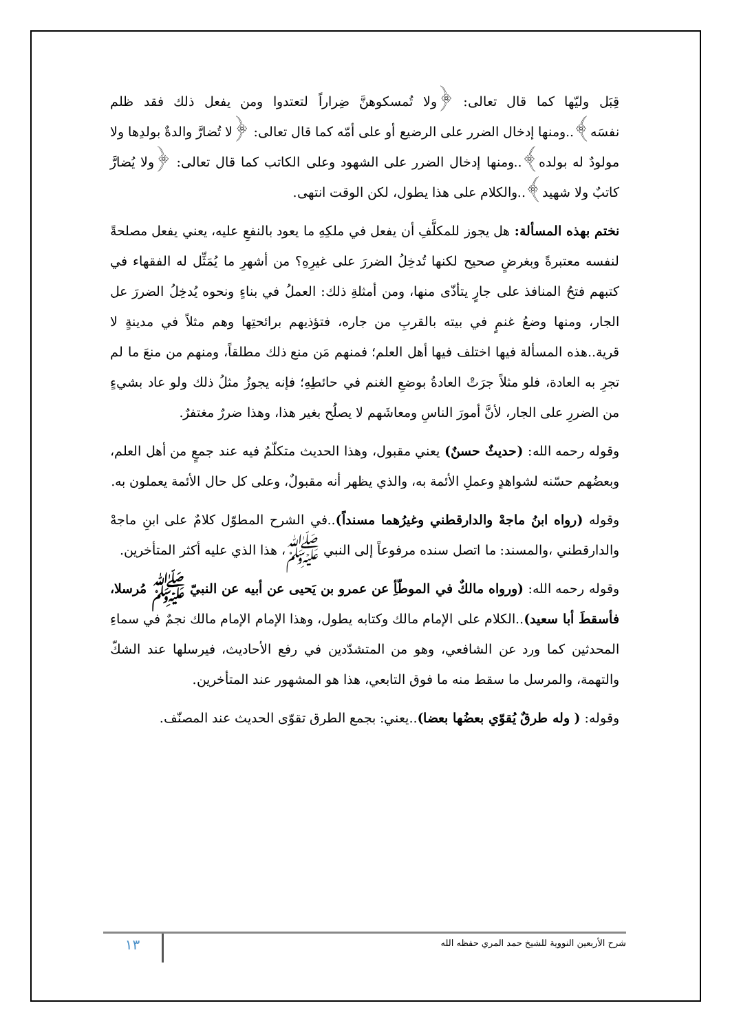قِبَل وليّها كما قال تعالى: ﴿ولا تُمسكوهنَّ ضِراراً لتعتدوا ومن يفعل ذلك فقد ظلم نفسَه﴾..ومنها إدخال الضرر على الرضيع أو على أمّه كما قال تعالى: ﴿لا تُضارَّ والدةٌ بولدِها ولا مولودٌ له بولده﴾..ومنها إدخال الضرر على الشهود وعلى الكاتب كما قال تعالى: ﴿ولا يُضارَّ كاتبٌ ولا شهيد﴾..والكلام على هذا يطول، لكن الوقت انتهى.
نختم بهذه المسألة: هل يجوز للمكلَّفِ أن يفعل في ملكِهِ ما يعود بالنفعِ عليه، يعني يفعل مصلحةً لنفسه معتبرةً وبغرضٍ صحيح لكنها تُدخِلُ الضررَ على غيرِهِ؟ من أشهرِ ما يُمَثِّل له الفقهاء في كتبهم فتحُ المنافذ على جارٍ يتأذّى منها، ومن أمثلةِ ذلك: العملُ في بناءٍ ونحوه يُدخِلُ الضررَ عل الجار، ومنها وضعُ غنمٍ في بيته بالقربِ من جاره، فتؤذيهم برائحتِها وهم مثلاً في مدينةٍ لا قرية..هذه المسألة فيها اختلف فيها أهل العلم؛ فمنهم مَن منع ذلك مطلقاً، ومنهم من منعَ ما لم تجرِ به العادة، فلو مثلاً جرَتْ العادةُ بوضعِ الغنم في حائطِهِ؛ فإنه يجوزُ مثلُ ذلك ولو عاد بشيءٍ من الضررِ على الجار، لأنَّ أمورَ الناسِ ومعاشَهم لا يصلُح بغير هذا، وهذا ضررٌ مغتفرٌ.
وقوله رحمه الله: (حديثٌ حسنٌ) يعني مقبول، وهذا الحديث متكلّمٌ فيه عند جمعٍ من أهل العلم، وبعضُهم حسّنه لشواهدٍ وعملِ الأئمة به، والذي يظهر أنه مقبولٌ، وعلى كل حال الأئمة يعملون به.
وقوله (رواه ابنُ ماجهْ والدارقطني وغيرُهما مسنداً)..في الشرح المطوّل كلامٌ على ابنِ ماجهْ والدارقطني ،والمسند: ما اتصل سنده مرفوعاً إلى النبي ﷺ، هذا الذي عليه أكثر المتأخرين.
وقوله رحمه الله: (ورواه مالكٌ في الموطّأِ عن عمرو بن يَحيى عن أبيه عن النبيّ ﷺ مُرسلا، فأسقطَ أبا سعيد)..الكلام على الإمام مالك وكتابه يطول، وهذا الإمام الإمام مالك نجمٌ في سماءِ المحدثين كما ورد عن الشافعي، وهو من المتشدّدين في رفع الأحاديث، فيرسلها عند الشكّ والتهمة، والمرسل ما سقط منه ما فوق التابعي، هذا هو المشهور عند المتأخرين.
وقوله: ( وله طرقٌ يُقوّي بعضُها بعضا)..يعني: بجمع الطرق تقوّى الحديث عند المصنّف.
شرح الأربعين النووية للشيخ حمد المري حفظه الله
١٣